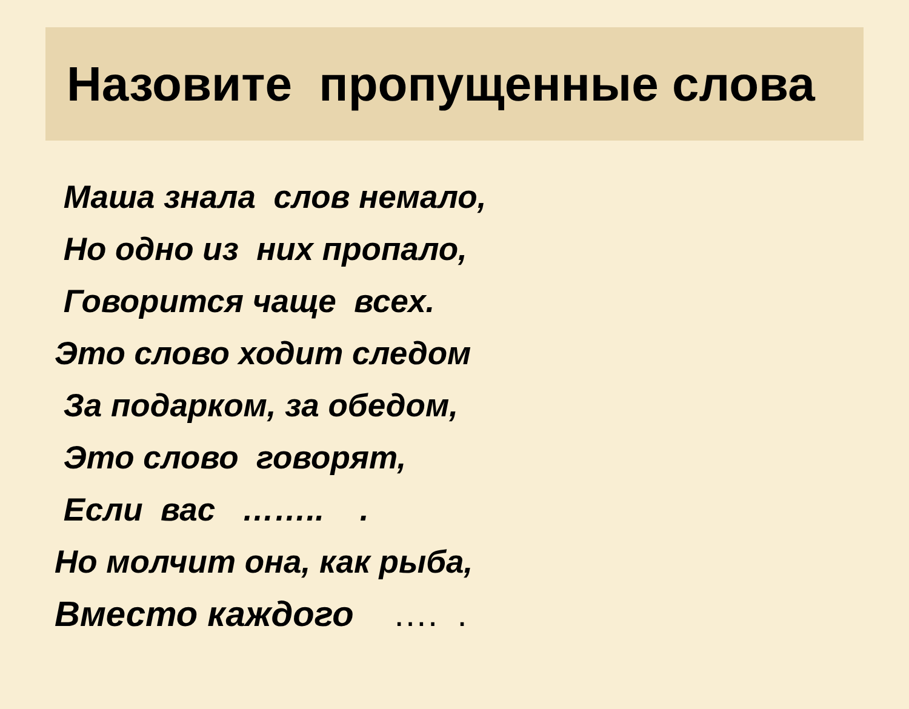Назовите пропущенные слова
Маша знала слов немало,
Но одно из них пропало,
Говорится чаще всех.
Это слово ходит следом
За подарком, за обедом,
Это слово говорят,
Если вас …….. .
Но молчит она, как рыба,
Вместо каждого …. .